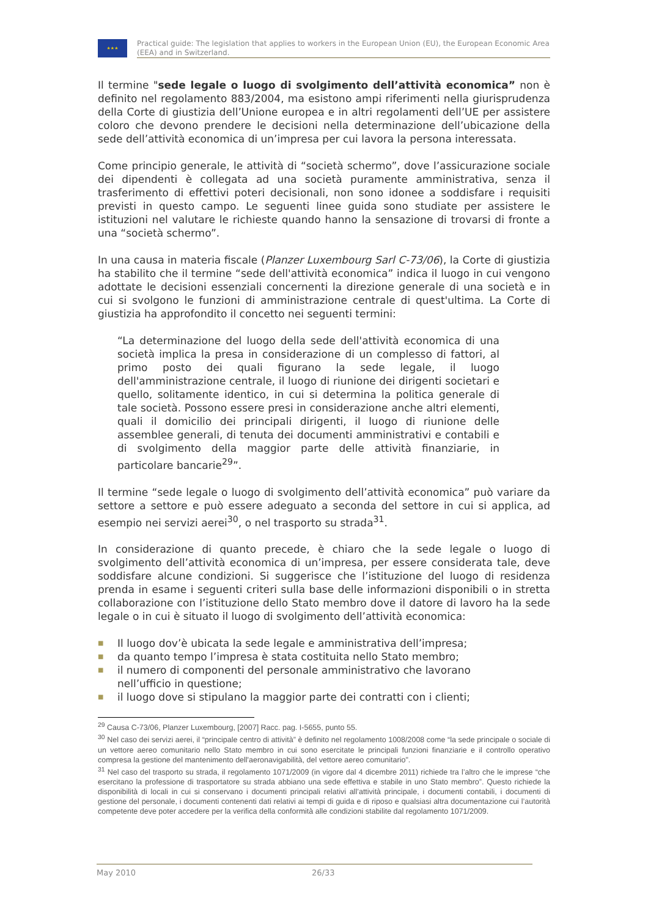★★★
Practical guide: The legislation that applies to workers in the European Union (EU), the European Economic Area (EEA) and in Switzerland.
Il termine "sede legale o luogo di svolgimento dell’attività economica” non è definito nel regolamento 883/2004, ma esistono ampi riferimenti nella giurisprudenza della Corte di giustizia dell’Unione europea e in altri regolamenti dell’UE per assistere coloro che devono prendere le decisioni nella determinazione dell’ubicazione della sede dell’attività economica di un’impresa per cui lavora la persona interessata.
Come principio generale, le attività di “società schermo”, dove l’assicurazione sociale dei dipendenti è collegata ad una società puramente amministrativa, senza il trasferimento di effettivi poteri decisionali, non sono idonee a soddisfare i requisiti previsti in questo campo. Le seguenti linee guida sono studiate per assistere le istituzioni nel valutare le richieste quando hanno la sensazione di trovarsi di fronte a una “società schermo”.
In una causa in materia fiscale (Planzer Luxembourg Sarl C-73/06), la Corte di giustizia ha stabilito che il termine “sede dell'attività economica” indica il luogo in cui vengono adottate le decisioni essenziali concernenti la direzione generale di una società e in cui si svolgono le funzioni di amministrazione centrale di quest'ultima. La Corte di giustizia ha approfondito il concetto nei seguenti termini:
“La determinazione del luogo della sede dell'attività economica di una società implica la presa in considerazione di un complesso di fattori, al primo posto dei quali figurano la sede legale, il luogo dell'amministrazione centrale, il luogo di riunione dei dirigenti societari e quello, solitamente identico, in cui si determina la politica generale di tale società. Possono essere presi in considerazione anche altri elementi, quali il domicilio dei principali dirigenti, il luogo di riunione delle assemblee generali, di tenuta dei documenti amministrativi e contabili e di svolgimento della maggior parte delle attività finanziarie, in particolare bancarie<sup>29</sup>”.
Il termine “sede legale o luogo di svolgimento dell’attività economica” può variare da settore a settore e può essere adeguato a seconda del settore in cui si applica, ad esempio nei servizi aerei<sup>30</sup>, o nel trasporto su strada<sup>31</sup>.
In considerazione di quanto precede, è chiaro che la sede legale o luogo di svolgimento dell’attività economica di un’impresa, per essere considerata tale, deve soddisfare alcune condizioni. Si suggerisce che l’istituzione del luogo di residenza prenda in esame i seguenti criteri sulla base delle informazioni disponibili o in stretta collaborazione con l’istituzione dello Stato membro dove il datore di lavoro ha la sede legale o in cui è situato il luogo di svolgimento dell’attività economica:
■ Il luogo dov’è ubicata la sede legale e amministrativa dell’impresa;
■ da quanto tempo l’impresa è stata costituita nello Stato membro;
■ il numero di componenti del personale amministrativo che lavorano nell’ufficio in questione;
■ il luogo dove si stipulano la maggior parte dei contratti con i clienti;
<sup>29</sup> Causa C-73/06, Planzer Luxembourg, [2007] Racc. pag. I-5655, punto 55.
<sup>30</sup> Nel caso dei servizi aerei, il “principale centro di attività” è definito nel regolamento 1008/2008 come “la sede principale o sociale di un vettore aereo comunitario nello Stato membro in cui sono esercitate le principali funzioni finanziarie e il controllo operativo compresa la gestione del mantenimento dell'aeronavigabilità, del vettore aereo comunitario".
<sup>31</sup> Nel caso del trasporto su strada, il regolamento 1071/2009 (in vigore dal 4 dicembre 2011) richiede tra l’altro che le imprese “che esercitano la professione di trasportatore su strada abbiano una sede effettiva e stabile in uno Stato membro”. Questo richiede la disponibilità di locali in cui si conservano i documenti principali relativi all’attività principale, i documenti contabili, i documenti di gestione del personale, i documenti contenenti dati relativi ai tempi di guida e di riposo e qualsiasi altra documentazione cui l’autorità competente deve poter accedere per la verifica della conformità alle condizioni stabilite dal regolamento 1071/2009.
May 2010 26/33